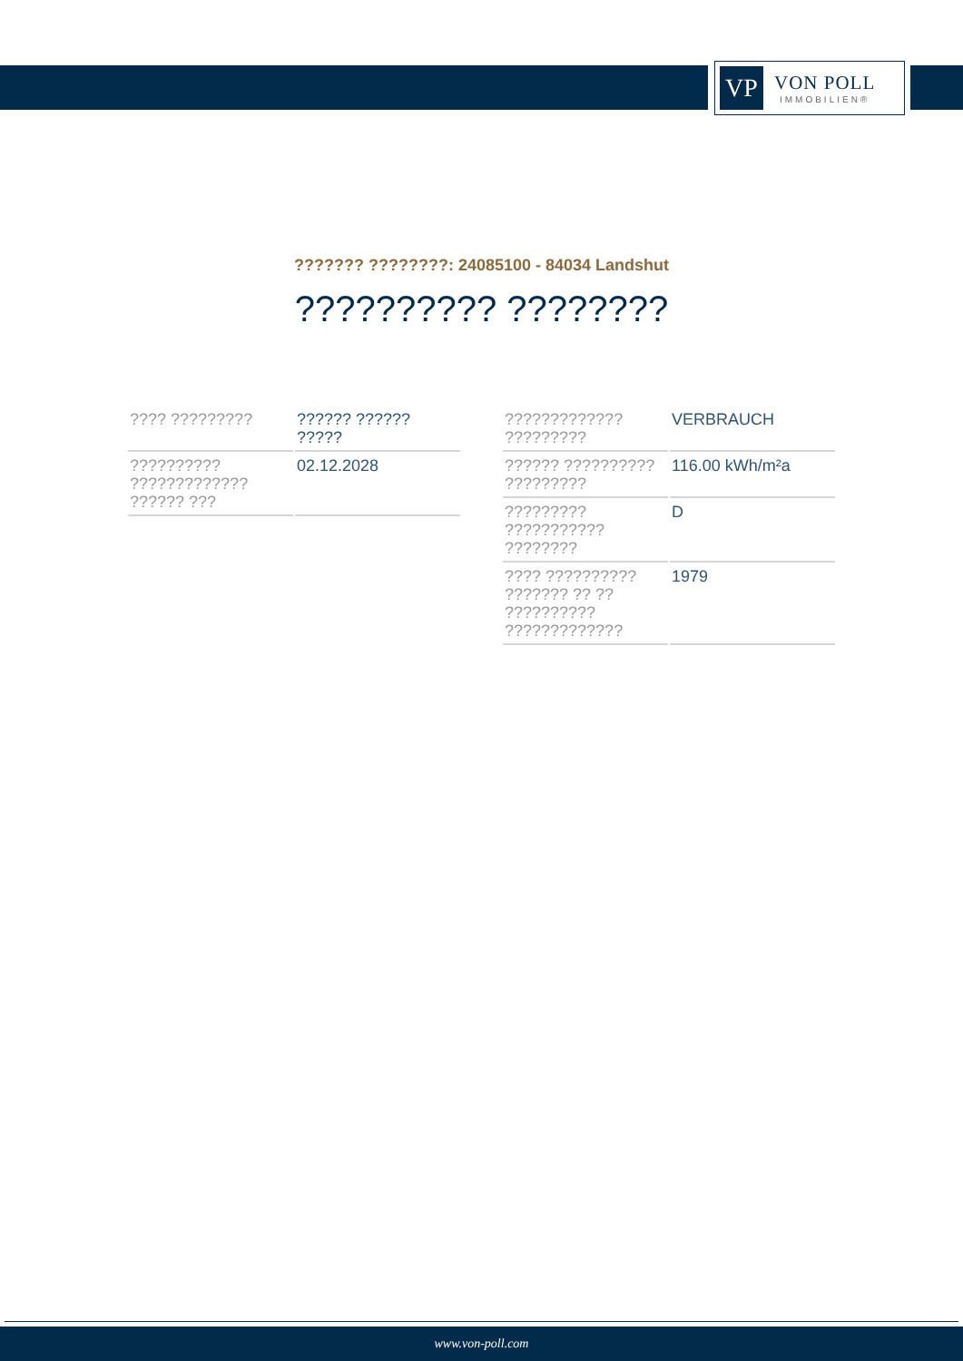VP
VON POLL
IMMOBILIEN®
??????? ????????: 24085100 - 84034 Landshut
?????????? ????????
| ???? ????????? | ?????? ?????? ????? |
| ?????????? ????????????? ?????? ??? | 02.12.2028 |
| ????????????? ????????? | VERBRAUCH |
| ?????? ?????????? ????????? | 116.00 kWh/m²a |
| ????????? ??????????? ???????? | D |
| ???? ?????????? ??????? ?? ?? ?????????? ????????????? | 1979 |
www.von-poll.com